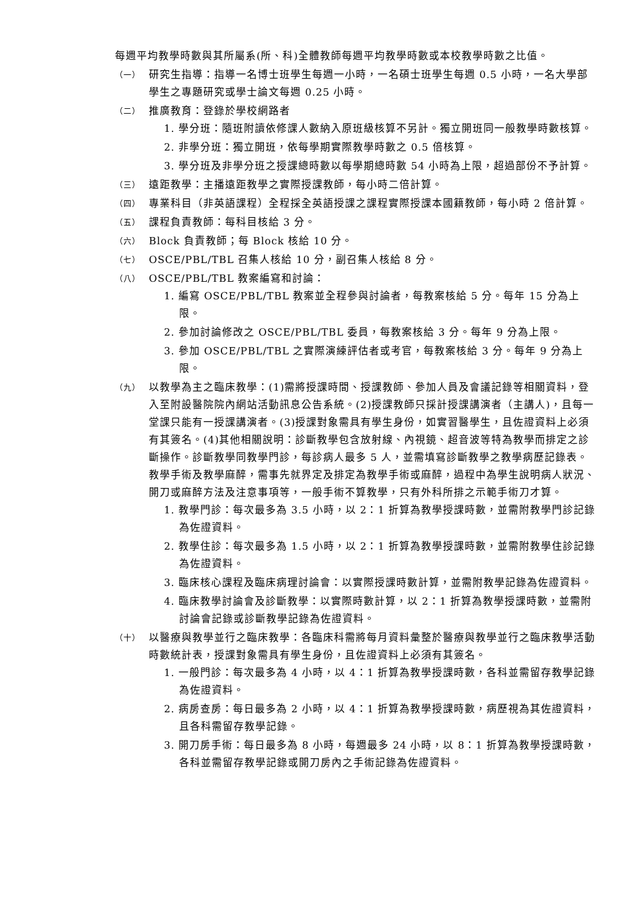每週平均教學時數與其所屬系(所、科)全體教師每週平均教學時數或本校教學時數之比值。
（一） 研究生指導：指導一名博士班學生每週一小時，一名碩士班學生每週 0.5 小時，一名大學部學生之專題研究或學士論文每週 0.25 小時。
（二） 推廣教育：登錄於學校網路者
1. 學分班：隨班附讀依修課人數納入原班級核算不另計。獨立開班同一般教學時數核算。
2. 非學分班：獨立開班，依每學期實際教學時數之 0.5 倍核算。
3. 學分班及非學分班之授課總時數以每學期總時數 54 小時為上限，超過部份不予計算。
（三） 遠距教學：主播遠距教學之實際授課教師，每小時二倍計算。
（四） 專業科目（非英語課程）全程採全英語授課之課程實際授課本國籍教師，每小時 2 倍計算。
（五） 課程負責教師：每科目核給 3 分。
（六） Block 負責教師；每 Block 核給 10 分。
（七） OSCE/PBL/TBL 召集人核給 10 分，副召集人核給 8 分。
（八） OSCE/PBL/TBL 教案編寫和討論：
1. 編寫 OSCE/PBL/TBL 教案並全程參與討論者，每教案核給 5 分。每年 15 分為上限。
2. 參加討論修改之 OSCE/PBL/TBL 委員，每教案核給 3 分。每年 9 分為上限。
3. 參加 OSCE/PBL/TBL 之實際演練評估者或考官，每教案核給 3 分。每年 9 分為上限。
（九） 以教學為主之臨床教學：(1)需將授課時間、授課教師、參加人員及會議記錄等相關資料，登入至附設醫院院內網站活動訊息公告系統。(2)授課教師只採計授課講演者（主講人)，且每一堂課只能有一授課講演者。(3)授課對象需具有學生身份，如實習醫學生，且佐證資料上必須有其簽名。(4)其他相關說明：診斷教學包含放射線、內視鏡、超音波等特為教學而排定之診斷操作。診斷教學同教學門診，每診病人最多 5 人，並需填寫診斷教學之教學病歷記錄表。教學手術及教學麻醉，需事先就界定及排定為教學手術或麻醉，過程中為學生說明病人狀況、開刀或麻醉方法及注意事項等，一般手術不算教學，只有外科所排之示範手術刀才算。
1. 教學門診：每次最多為 3.5 小時，以 2：1 折算為教學授課時數，並需附教學門診記錄為佐證資料。
2. 教學住診：每次最多為 1.5 小時，以 2：1 折算為教學授課時數，並需附教學住診記錄為佐證資料。
3. 臨床核心課程及臨床病理討論會：以實際授課時數計算，並需附教學記錄為佐證資料。
4. 臨床教學討論會及診斷教學：以實際時數計算，以 2：1 折算為教學授課時數，並需附討論會記錄或診斷教學記錄為佐證資料。
（十） 以醫療與教學並行之臨床教學：各臨床科需將每月資料彙整於醫療與教學並行之臨床教學活動時數統計表，授課對象需具有學生身份，且佐證資料上必須有其簽名。
1. 一般門診：每次最多為 4 小時，以 4：1 折算為教學授課時數，各科並需留存教學記錄為佐證資料。
2. 病房查房：每日最多為 2 小時，以 4：1 折算為教學授課時數，病歷視為其佐證資料，且各科需留存教學記錄。
3. 開刀房手術：每日最多為 8 小時，每週最多 24 小時，以 8：1 折算為教學授課時數，各科並需留存教學記錄或開刀房內之手術記錄為佐證資料。